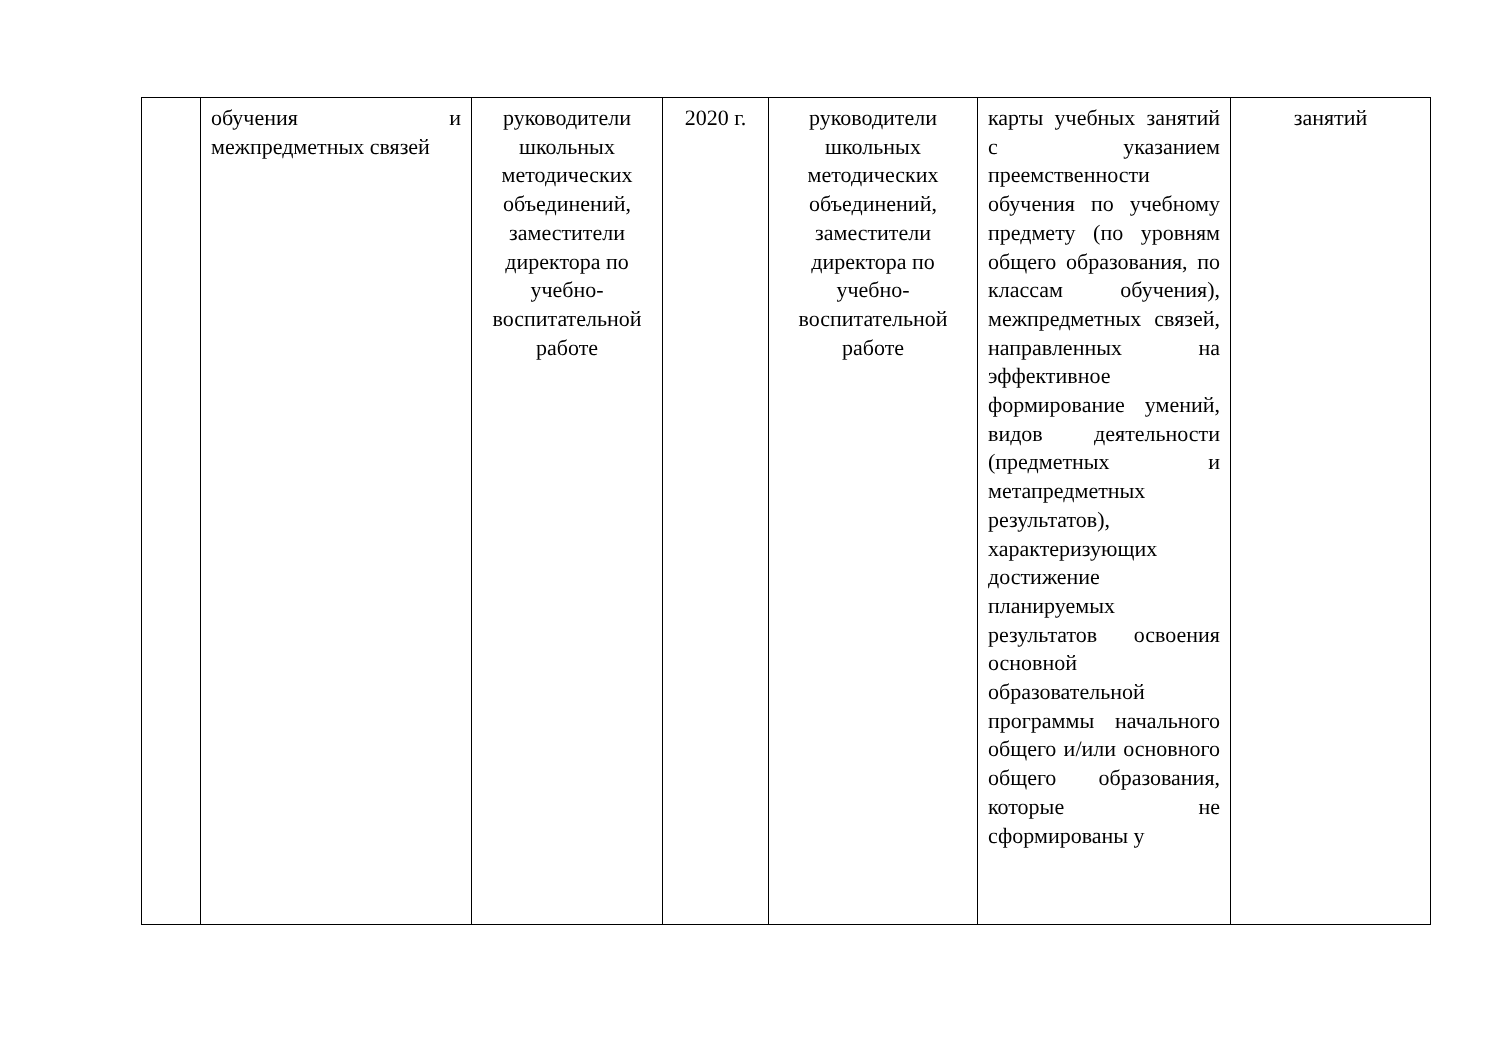| | обучения и межпредметных связей | руководители школьных методических объединений, заместители директора по учебно-воспитательной работе | 2020 г. | руководители школьных методических объединений, заместители директора по учебно-воспитательной работе | карты учебных занятий с указанием преемственности обучения по учебному предмету (по уровням общего образования, по классам обучения), межпредметных связей, направленных на эффективное формирование умений, видов деятельности (предметных и метапредметных результатов), характеризующих достижение планируемых результатов освоения основной образовательной программы начального общего и/или основного общего образования, которые не сформированы у | занятий |